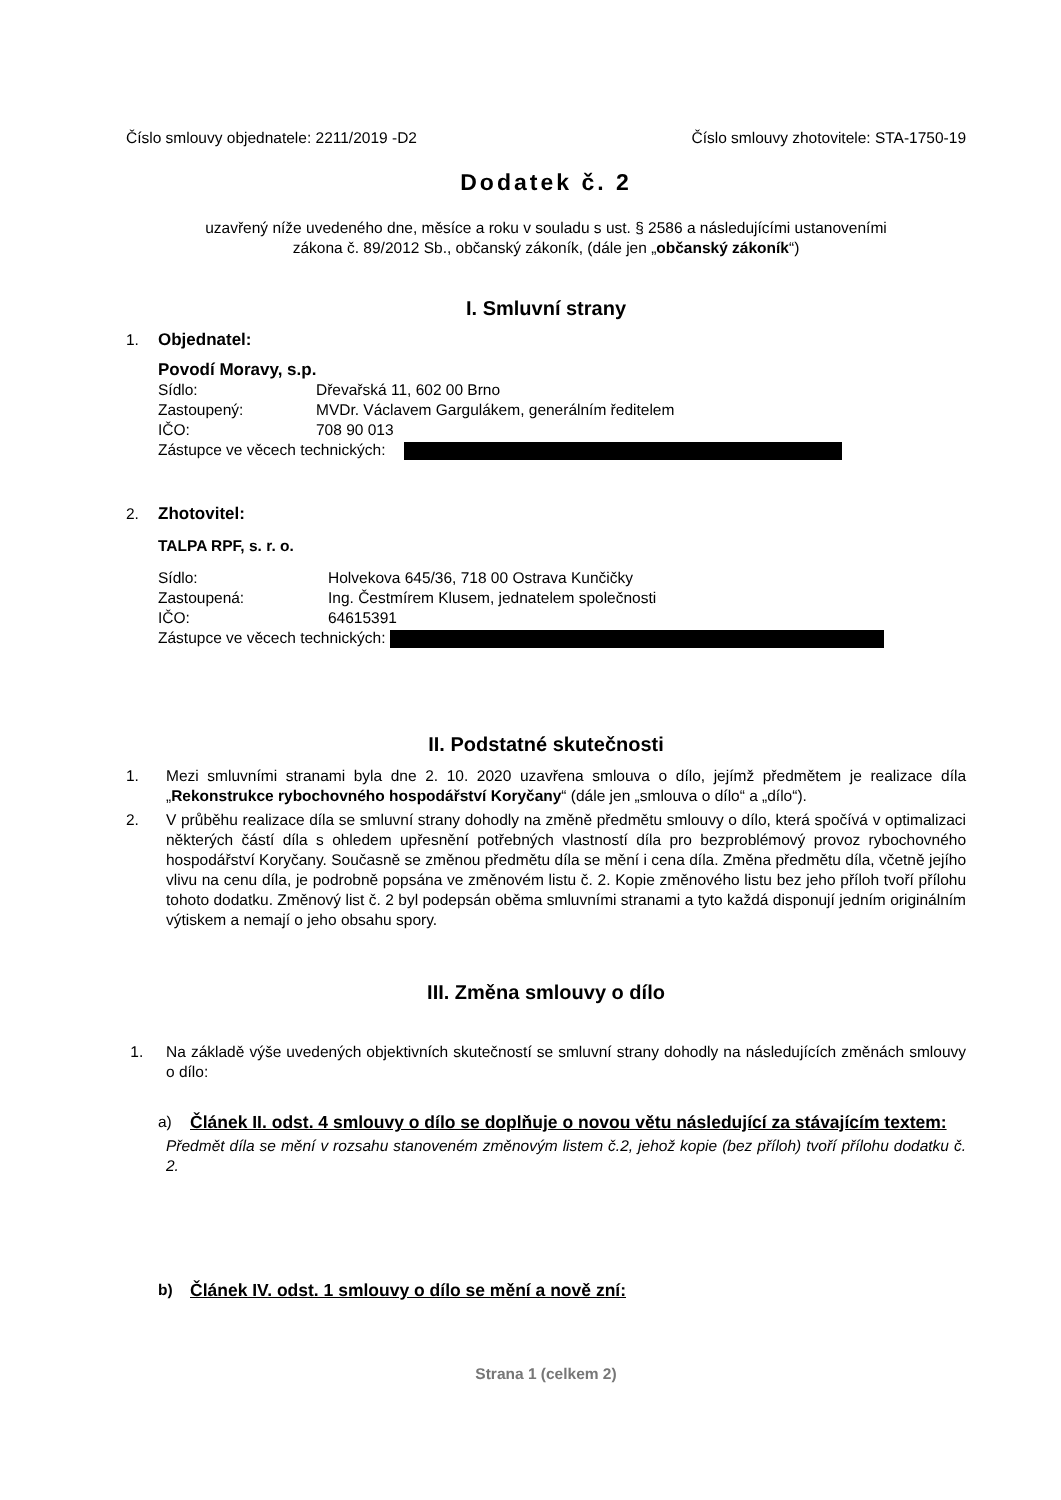Číslo smlouvy objednatele: 2211/2019 -D2 Číslo smlouvy zhotovitele: STA-1750-19
Dodatek č. 2
uzavřený níže uvedeného dne, měsíce a roku v souladu s ust. § 2586 a následujícími ustanoveními
zákona č. 89/2012 Sb., občanský zákoník, (dále jen „občanský zákoník“)
I. Smluvní strany
1. Objednatel:
Povodí Moravy, s.p.
Sídlo: Dřevařská 11, 602 00 Brno
Zastoupený: MVDr. Václavem Gargulákem, generálním ředitelem
IČO: 708 90 013
Zástupce ve věcech technických:
2. Zhotovitel:
TALPA RPF, s. r. o.
Sídlo: Holvekova 645/36, 718 00 Ostrava Kunčičky
Zastoupená: Ing. Čestmírem Klusem, jednatelem společnosti
IČO: 64615391
Zástupce ve věcech technických:
II. Podstatné skutečnosti
1. Mezi smluvními stranami byla dne 2. 10. 2020 uzavřena smlouva o dílo, jejímž předmětem je realizace díla „Rekonstrukce rybochovného hospodářství Koryčany“ (dále jen „smlouva o dílo“ a „dílo“).
2. V průběhu realizace díla se smluvní strany dohodly na změně předmětu smlouvy o dílo, která spočívá v optimalizaci některých částí díla s ohledem upřesnění potřebných vlastností díla pro bezproblémový provoz rybochovného hospodářství Koryčany. Současně se změnou předmětu díla se mění i cena díla. Změna předmětu díla, včetně jejího vlivu na cenu díla, je podrobně popsána ve změnovém listu č. 2. Kopie změnového listu bez jeho příloh tvoří přílohu tohoto dodatku. Změnový list č. 2 byl podepsán oběma smluvními stranami a tyto každá disponují jedním originálním výtiskem a nemají o jeho obsahu spory.
III. Změna smlouvy o dílo
1. Na základě výše uvedených objektivních skutečností se smluvní strany dohodly na následujících změnách smlouvy o dílo:
a) Článek II. odst. 4 smlouvy o dílo se doplňuje o novou větu následující za stávajícím textem:
Předmět díla se mění v rozsahu stanoveném změnovým listem č.2, jehož kopie (bez příloh) tvoří přílohu dodatku č. 2.
b) Článek IV. odst. 1 smlouvy o dílo se mění a nově zní:
Strana 1 (celkem 2)